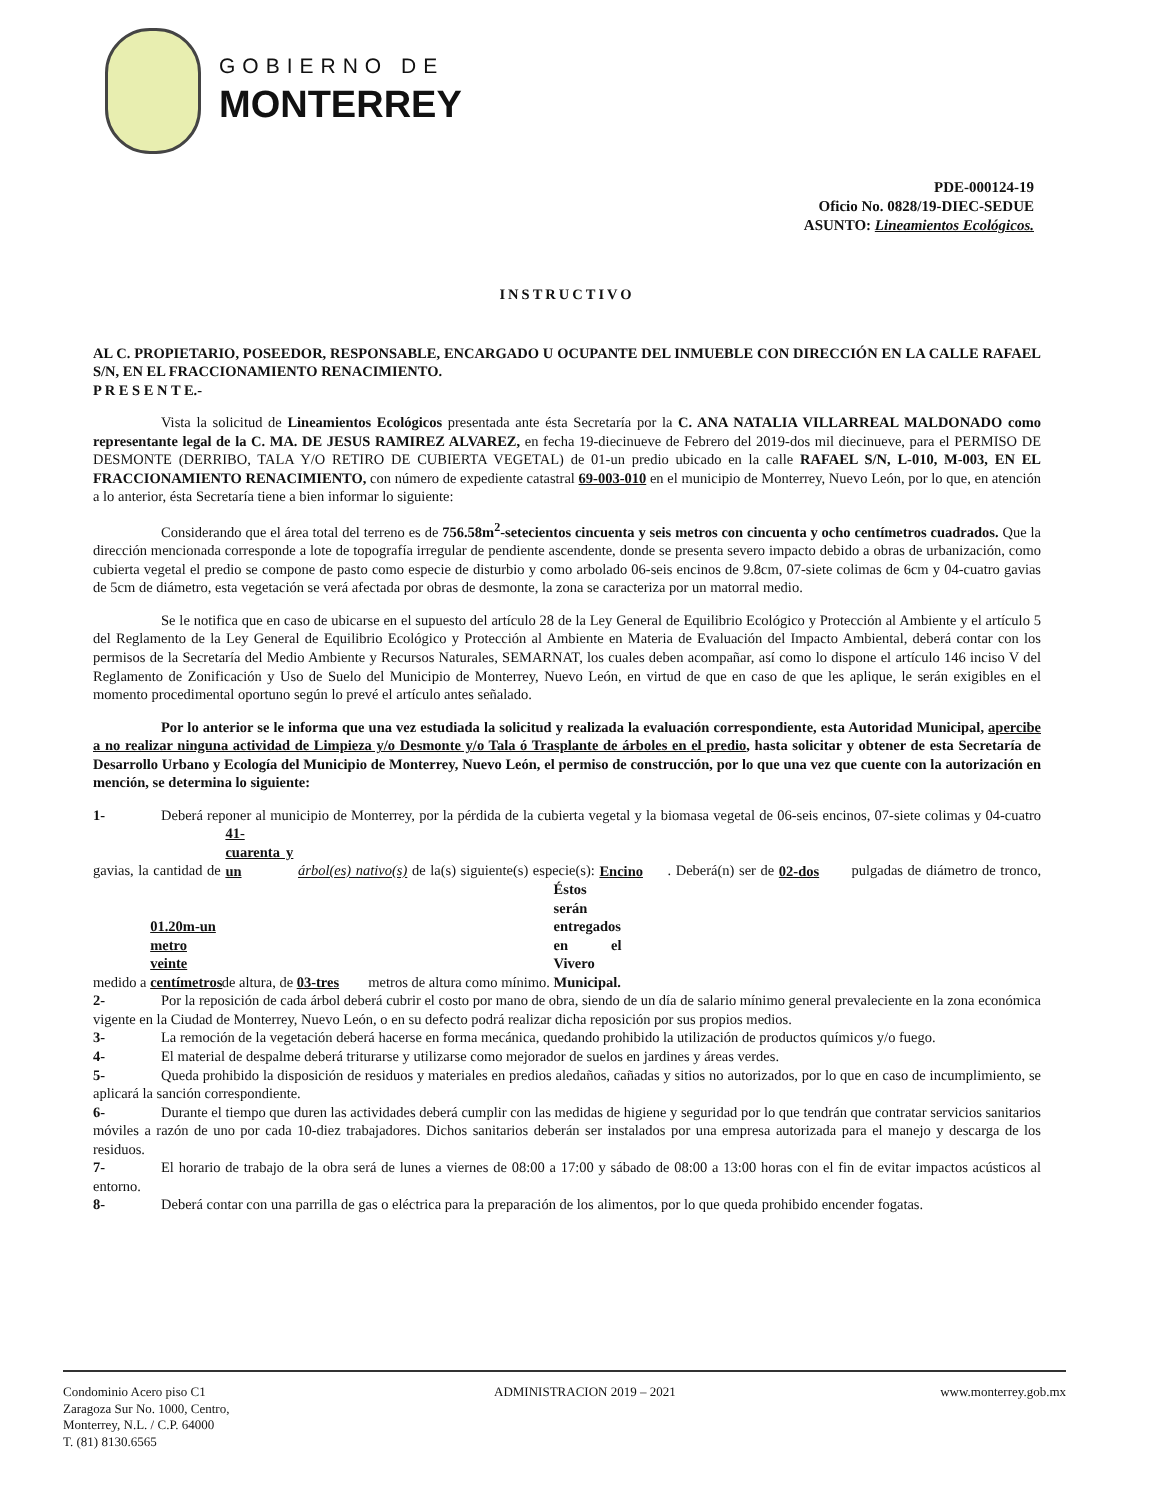GOBIERNO DE
MONTERREY
PDE-000124-19
Oficio No. 0828/19-DIEC-SEDUE
ASUNTO: Lineamientos Ecológicos.
INSTRUCTIVO
AL C. PROPIETARIO, POSEEDOR, RESPONSABLE, ENCARGADO U OCUPANTE DEL INMUEBLE CON DIRECCIÓN EN LA CALLE RAFAEL S/N, EN EL FRACCIONAMIENTO RENACIMIENTO.
P R E S E N T E.-
Vista la solicitud de Lineamientos Ecológicos presentada ante ésta Secretaría por la C. ANA NATALIA VILLARREAL MALDONADO como representante legal de la C. MA. DE JESUS RAMIREZ ALVAREZ, en fecha 19-diecinueve de Febrero del 2019-dos mil diecinueve, para el PERMISO DE DESMONTE (DERRIBO, TALA Y/O RETIRO DE CUBIERTA VEGETAL) de 01-un predio ubicado en la calle RAFAEL S/N, L-010, M-003, EN EL FRACCIONAMIENTO RENACIMIENTO, con número de expediente catastral 69-003-010 en el municipio de Monterrey, Nuevo León, por lo que, en atención a lo anterior, ésta Secretaría tiene a bien informar lo siguiente:
Considerando que el área total del terreno es de 756.58m<sup>2</sup>-setecientos cincuenta y seis metros con cincuenta y ocho centímetros cuadrados. Que la dirección mencionada corresponde a lote de topografía irregular de pendiente ascendente, donde se presenta severo impacto debido a obras de urbanización, como cubierta vegetal el predio se compone de pasto como especie de disturbio y como arbolado 06-seis encinos de 9.8cm, 07-siete colimas de 6cm y 04-cuatro gavias de 5cm de diámetro, esta vegetación se verá afectada por obras de desmonte, la zona se caracteriza por un matorral medio.
Se le notifica que en caso de ubicarse en el supuesto del artículo 28 de la Ley General de Equilibrio Ecológico y Protección al Ambiente y el artículo 5 del Reglamento de la Ley General de Equilibrio Ecológico y Protección al Ambiente en Materia de Evaluación del Impacto Ambiental, deberá contar con los permisos de la Secretaría del Medio Ambiente y Recursos Naturales, SEMARNAT, los cuales deben acompañar, así como lo dispone el artículo 146 inciso V del Reglamento de Zonificación y Uso de Suelo del Municipio de Monterrey, Nuevo León, en virtud de que en caso de que les aplique, le serán exigibles en el momento procedimental oportuno según lo prevé el artículo antes señalado.
Por lo anterior se le informa que una vez estudiada la solicitud y realizada la evaluación correspondiente, esta Autoridad Municipal, apercibe a no realizar ninguna actividad de Limpieza y/o Desmonte y/o Tala ó Trasplante de árboles en el predio, hasta solicitar y obtener de esta Secretaría de Desarrollo Urbano y Ecología del Municipio de Monterrey, Nuevo León, el permiso de construcción, por lo que una vez que cuente con la autorización en mención, se determina lo siguiente:
1- Deberá reponer al municipio de Monterrey, por la pérdida de la cubierta vegetal y la biomasa vegetal de 06-seis encinos, 07-siete colimas y 04-cuatro gavias, la cantidad de 41-cuarenta y un árbol(es) nativo(s) de la(s) siguiente(s) especie(s): Encino. Deberá(n) ser de 02-dos pulgadas de diámetro de tronco, medido a 01.20m-un metro veinte centímetros de altura, de 03-tres metros de altura como mínimo. Éstos serán entregados en el Vivero Municipal.
2- Por la reposición de cada árbol deberá cubrir el costo por mano de obra, siendo de un día de salario mínimo general prevaleciente en la zona económica vigente en la Ciudad de Monterrey, Nuevo León, o en su defecto podrá realizar dicha reposición por sus propios medios.
3- La remoción de la vegetación deberá hacerse en forma mecánica, quedando prohibido la utilización de productos químicos y/o fuego.
4- El material de despalme deberá triturarse y utilizarse como mejorador de suelos en jardines y áreas verdes.
5- Queda prohibido la disposición de residuos y materiales en predios aledaños, cañadas y sitios no autorizados, por lo que en caso de incumplimiento, se aplicará la sanción correspondiente.
6- Durante el tiempo que duren las actividades deberá cumplir con las medidas de higiene y seguridad por lo que tendrán que contratar servicios sanitarios móviles a razón de uno por cada 10-diez trabajadores. Dichos sanitarios deberán ser instalados por una empresa autorizada para el manejo y descarga de los residuos.
7- El horario de trabajo de la obra será de lunes a viernes de 08:00 a 17:00 y sábado de 08:00 a 13:00 horas con el fin de evitar impactos acústicos al entorno.
8- Deberá contar con una parrilla de gas o eléctrica para la preparación de los alimentos, por lo que queda prohibido encender fogatas.
Condominio Acero piso C1
Zaragoza Sur No. 1000, Centro,
Monterrey, N.L. / C.P. 64000
T. (81) 8130.6565
ADMINISTRACION 2019 – 2021 www.monterrey.gob.mx